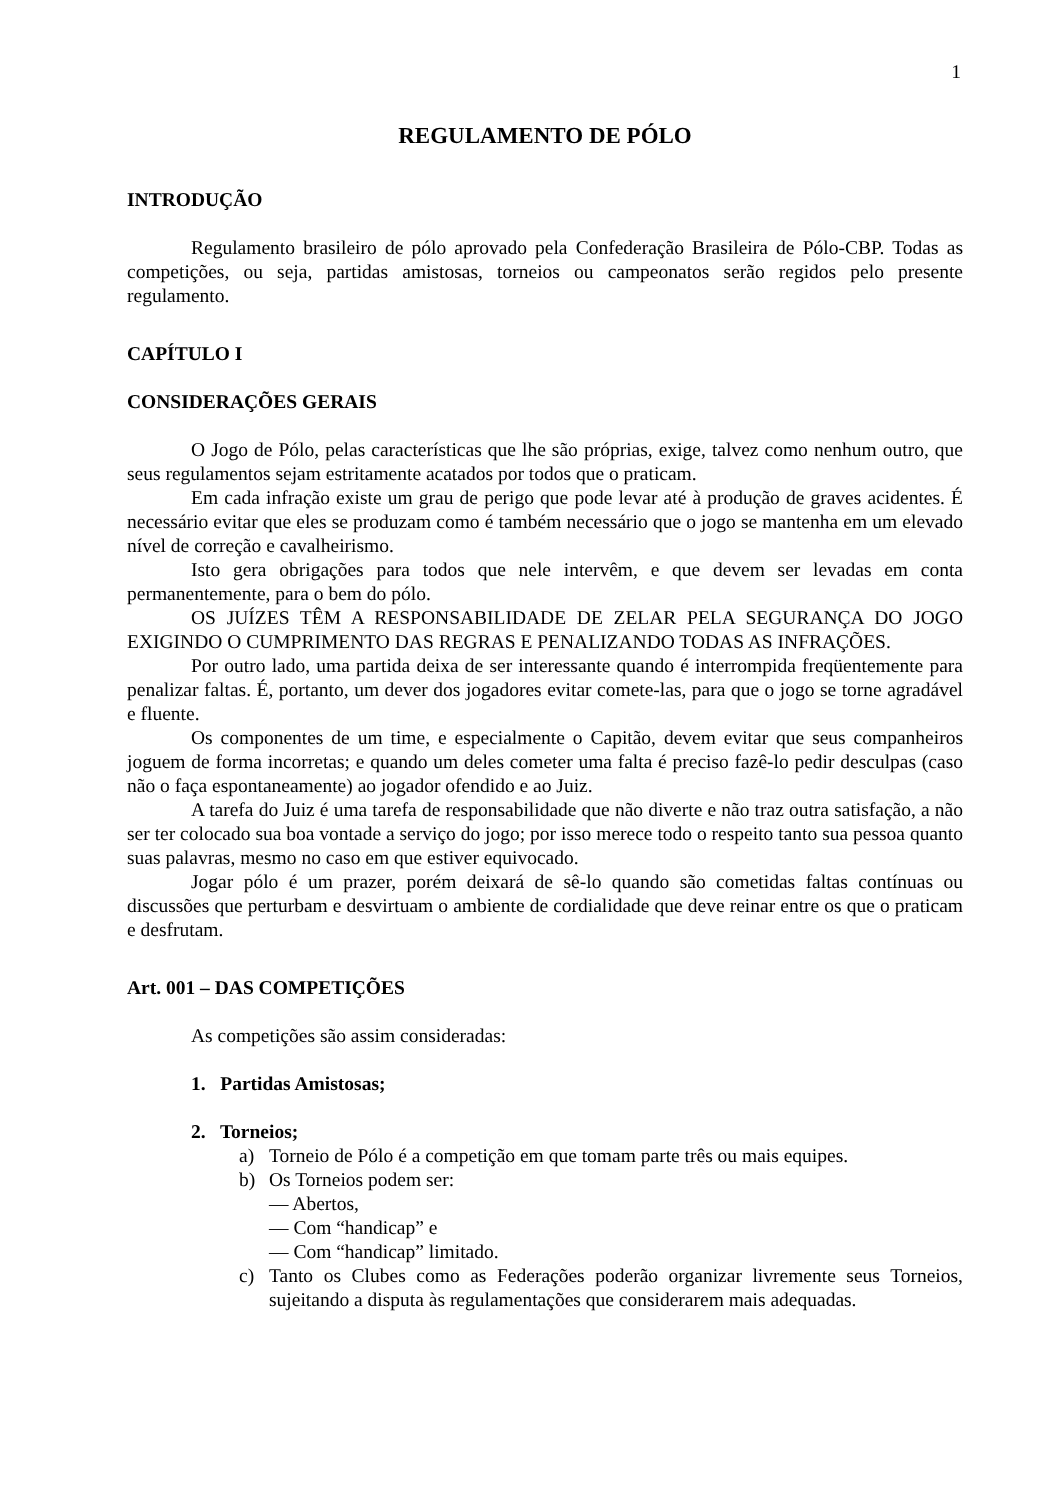1
REGULAMENTO DE PÓLO
INTRODUÇÃO
Regulamento brasileiro de pólo aprovado pela Confederação Brasileira de Pólo-CBP. Todas as competições, ou seja, partidas amistosas, torneios ou campeonatos serão regidos pelo presente regulamento.
CAPÍTULO I
CONSIDERAÇÕES GERAIS
O Jogo de Pólo, pelas características que lhe são próprias, exige, talvez como nenhum outro, que seus regulamentos sejam estritamente acatados por todos que o praticam.
Em cada infração existe um grau de perigo que pode levar até à produção de graves acidentes. É necessário evitar que eles se produzam como é também necessário que o jogo se mantenha em um elevado nível de correção e cavalheirismo.
Isto gera obrigações para todos que nele intervêm, e que devem ser levadas em conta permanentemente, para o bem do pólo.
OS JUÍZES TÊM A RESPONSABILIDADE DE ZELAR PELA SEGURANÇA DO JOGO EXIGINDO O CUMPRIMENTO DAS REGRAS E PENALIZANDO TODAS AS INFRAÇÕES.
Por outro lado, uma partida deixa de ser interessante quando é interrompida freqüentemente para penalizar faltas. É, portanto, um dever dos jogadores evitar comete-las, para que o jogo se torne agradável e fluente.
Os componentes de um time, e especialmente o Capitão, devem evitar que seus companheiros joguem de forma incorretas; e quando um deles cometer uma falta é preciso fazê-lo pedir desculpas (caso não o faça espontaneamente) ao jogador ofendido e ao Juiz.
A tarefa do Juiz é uma tarefa de responsabilidade que não diverte e não traz outra satisfação, a não ser ter colocado sua boa vontade a serviço do jogo; por isso merece todo o respeito tanto sua pessoa quanto suas palavras, mesmo no caso em que estiver equivocado.
Jogar pólo é um prazer, porém deixará de sê-lo quando são cometidas faltas contínuas ou discussões que perturbam e desvirtuam o ambiente de cordialidade que deve reinar entre os que o praticam e desfrutam.
Art. 001 – DAS COMPETIÇÕES
As competições são assim consideradas:
1. Partidas Amistosas;
2. Torneios;
a) Torneio de Pólo é a competição em que tomam parte três ou mais equipes.
b) Os Torneios podem ser:
— Abertos,
— Com “handicap” e
— Com “handicap” limitado.
c) Tanto os Clubes como as Federações poderão organizar livremente seus Torneios, sujeitando a disputa às regulamentações que considerarem mais adequadas.